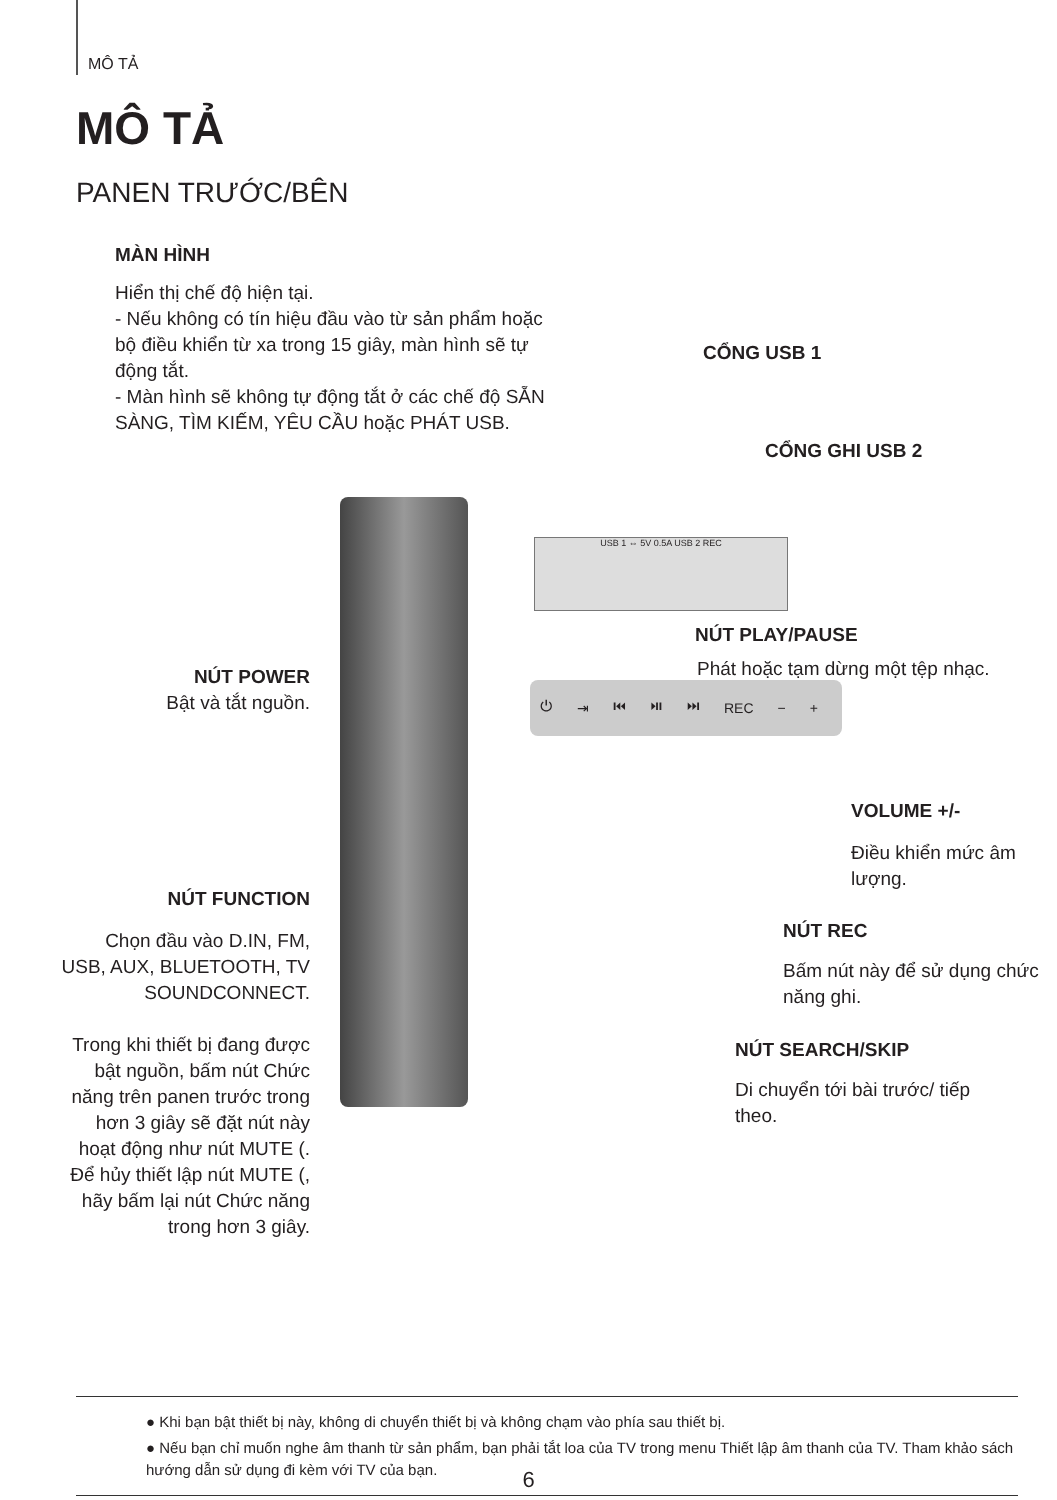MÔ TẢ
MÔ TẢ
PANEN TRƯỚC/BÊN
MÀN HÌNH
Hiển thị chế độ hiện tại.
- Nếu không có tín hiệu đầu vào từ sản phẩm hoặc bộ điều khiển từ xa trong 15 giây, màn hình sẽ tự động tắt.
- Màn hình sẽ không tự động tắt ở các chế độ SẴN SÀNG, TÌM KIẾM, YÊU CẦU hoặc PHÁT USB.
CỔNG USB 1
CỔNG GHI USB 2
USB 1 ⇔ 5V 0.5A USB 2 REC
NÚT PLAY/PAUSE
Phát hoặc tạm dừng một tệp nhạc.
NÚT POWER
Bật và tắt nguồn.
⏻ ⇥ ⏮ ⏯ ⏭ REC − +
VOLUME +/-
Điều khiển mức âm lượng.
NÚT FUNCTION
Chọn đầu vào D.IN, FM, USB, AUX, BLUETOOTH, TV SOUNDCONNECT.
Trong khi thiết bị đang được bật nguồn, bấm nút Chức năng trên panen trước trong hơn 3 giây sẽ đặt nút này hoạt động như nút MUTE (. Để hủy thiết lập nút MUTE (, hãy bấm lại nút Chức năng trong hơn 3 giây.
NÚT REC
Bấm nút này để sử dụng chức năng ghi.
NÚT SEARCH/SKIP
Di chuyển tới bài trước/ tiếp theo.
● Khi bạn bật thiết bị này, không di chuyển thiết bị và không chạm vào phía sau thiết bị.
● Nếu bạn chỉ muốn nghe âm thanh từ sản phẩm, bạn phải tắt loa của TV trong menu Thiết lập âm thanh của TV. Tham khảo sách hướng dẫn sử dụng đi kèm với TV của bạn.
6